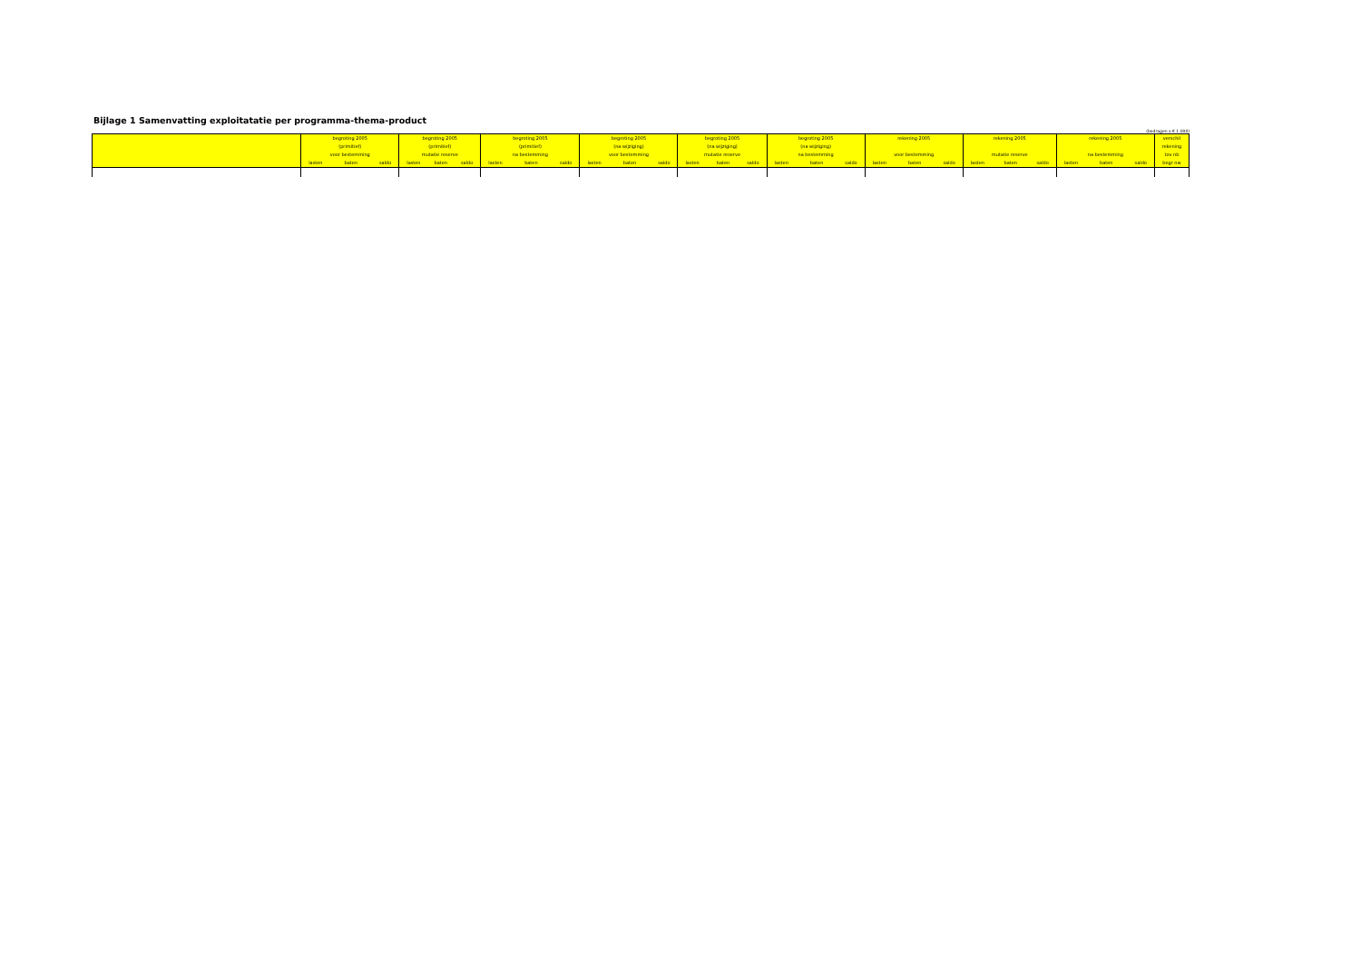Bijlage 1 Samenvatting exploitatatie per programma-thema-product
(bedragen x € 1.000)
| | begroting 2005 (primitief) voor bestemming | begroting 2005 (primitief) mutatie reserve | begroting 2005 (primitief) na bestemming | begroting 2005 (na wijziging) voor bestemming | begroting 2005 (na wijziging) mutatie reserve | begroting 2005 (na wijziging) na bestemming | rekening 2005 voor bestemming | rekening 2005 mutatie reserve | rekening 2005 na bestemming | verschil rekening tov nb | |
| --- | --- | --- | --- | --- | --- | --- | --- | --- | --- | --- | --- |
| | lasten baten saldo | lasten baten saldo | lasten baten saldo | lasten baten saldo | lasten baten saldo | lasten baten saldo | lasten baten saldo | lasten baten saldo | lasten baten saldo | begr nw | |